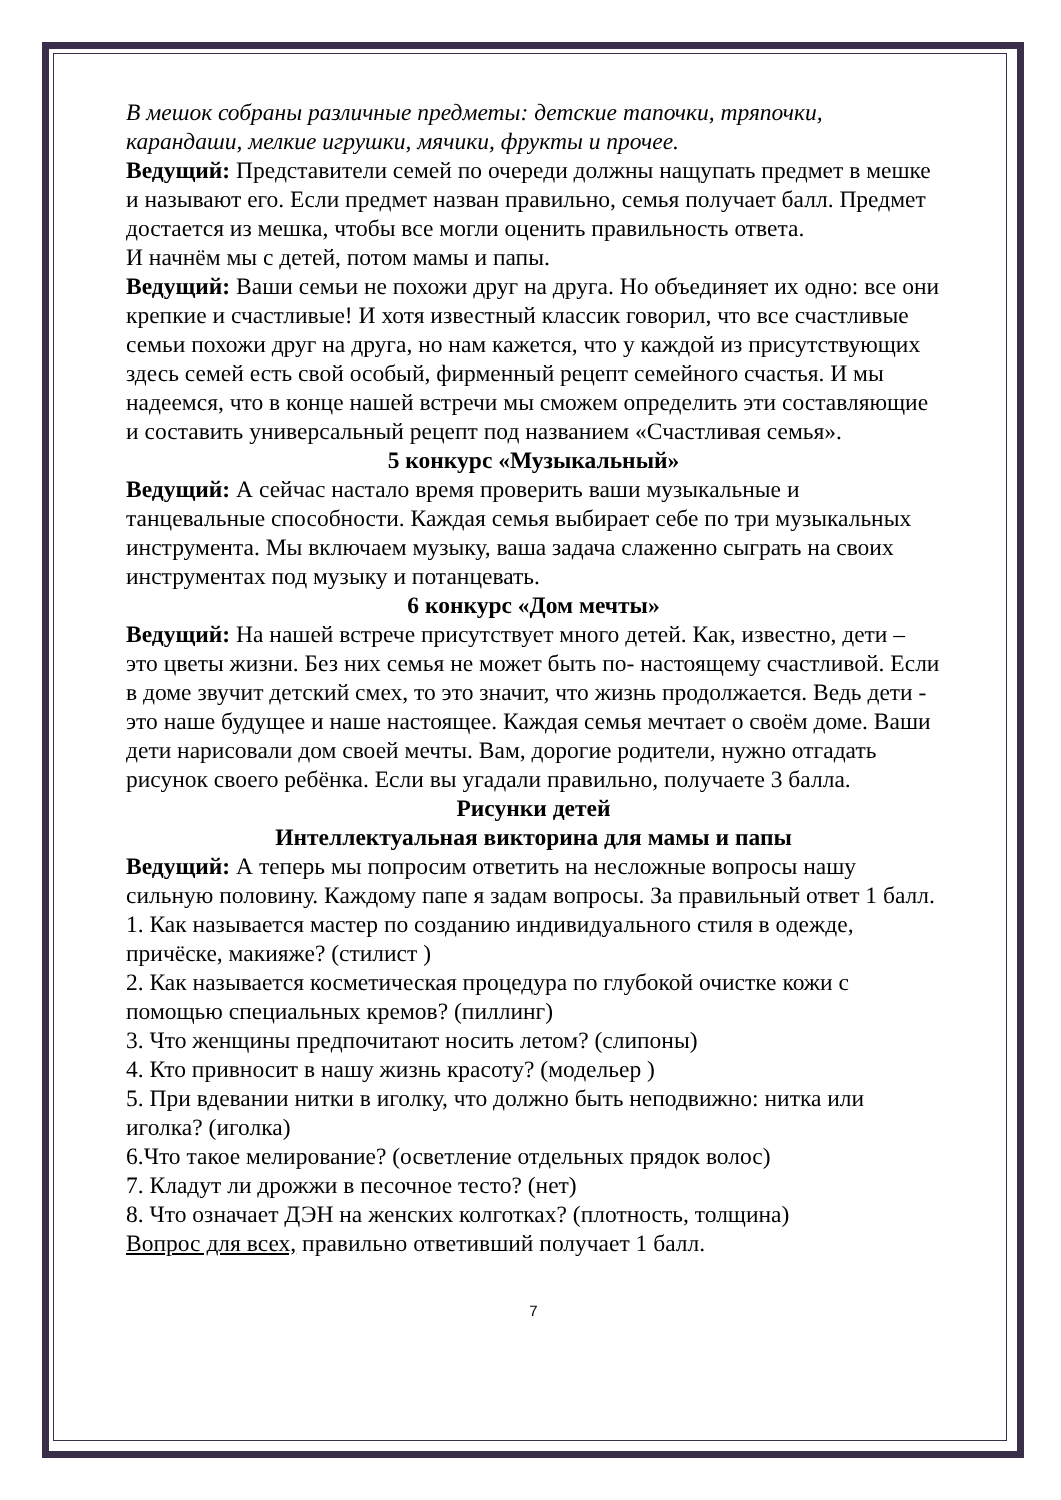В мешок собраны различные предметы: детские тапочки, тряпочки, карандаши, мелкие игрушки, мячики, фрукты и прочее.
Ведущий: Представители семей по очереди должны нащупать предмет в мешке и называют его. Если предмет назван правильно, семья получает балл. Предмет достается из мешка, чтобы все могли оценить правильность ответа.
И начнём мы с детей, потом мамы и папы.
Ведущий: Ваши семьи не похожи друг на друга. Но объединяет их одно: все они крепкие и счастливые! И хотя известный классик говорил, что все счастливые семьи похожи друг на друга, но нам кажется, что у каждой из присутствующих здесь семей есть свой особый, фирменный рецепт семейного счастья. И мы надеемся, что в конце нашей встречи мы сможем определить эти составляющие и составить универсальный рецепт под названием «Счастливая семья».
5 конкурс «Музыкальный»
Ведущий: А сейчас настало время проверить ваши музыкальные и танцевальные способности. Каждая семья выбирает себе по три музыкальных инструмента. Мы включаем музыку, ваша задача слаженно сыграть на своих инструментах под музыку и потанцевать.
6 конкурс «Дом мечты»
Ведущий: На нашей встрече присутствует много детей. Как, известно, дети – это цветы жизни. Без них семья не может быть по- настоящему счастливой. Если в доме звучит детский смех, то это значит, что жизнь продолжается. Ведь дети - это наше будущее и наше настоящее. Каждая семья мечтает о своём доме. Ваши дети нарисовали дом своей мечты. Вам, дорогие родители, нужно отгадать рисунок своего ребёнка. Если вы угадали правильно, получаете 3 балла.
Рисунки детей
Интеллектуальная викторина для мамы и папы
Ведущий: А теперь мы попросим ответить на несложные вопросы нашу сильную половину. Каждому папе я задам вопросы. За правильный ответ 1 балл.
1. Как называется мастер по созданию индивидуального стиля в одежде, причёске, макияже? (стилист )
2. Как называется косметическая процедура по глубокой очистке кожи с помощью специальных кремов? (пиллинг)
3. Что женщины предпочитают носить летом? (слипоны)
4. Кто привносит в нашу жизнь красоту? (модельер )
5. При вдевании нитки в иголку, что должно быть неподвижно: нитка или иголка? (иголка)
6.Что такое мелирование? (осветление отдельных прядок волос)
7. Кладут ли дрожжи в песочное тесто? (нет)
8. Что означает ДЭН на женских колготках? (плотность, толщина)
Вопрос для всех, правильно ответивший получает 1 балл.
7